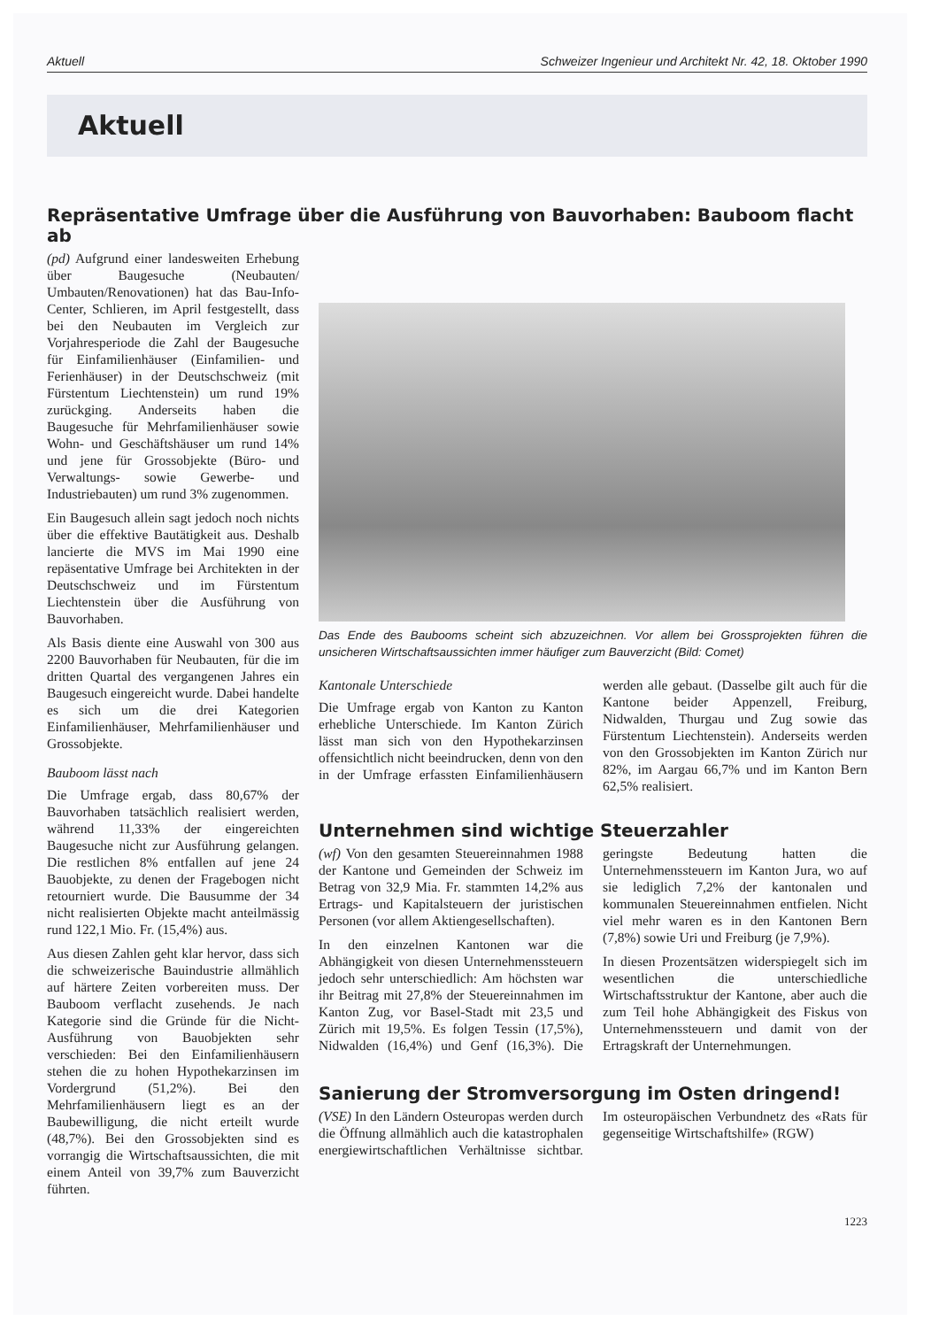Aktuell Schweizer Ingenieur und Architekt Nr. 42, 18. Oktober 1990
Aktuell
Repräsentative Umfrage über die Ausführung von Bauvorhaben: Bauboom flacht ab
(pd) Aufgrund einer landesweiten Erhebung über Baugesuche (Neubauten/ Umbauten/Renovationen) hat das Bau-Info-Center, Schlieren, im April festgestellt, dass bei den Neubauten im Vergleich zur Vorjahresperiode die Zahl der Baugesuche für Einfamilienhäuser (Einfamilien- und Ferienhäuser) in der Deutschschweiz (mit Fürstentum Liechtenstein) um rund 19% zurückging. Anderseits haben die Baugesuche für Mehrfamilienhäuser sowie Wohn- und Geschäftshäuser um rund 14% und jene für Grossobjekte (Büro- und Verwaltungs- sowie Gewerbe- und Industriebauten) um rund 3% zugenommen.
Ein Baugesuch allein sagt jedoch noch nichts über die effektive Bautätigkeit aus. Deshalb lancierte die MVS im Mai 1990 eine repäsentative Umfrage bei Architekten in der Deutschschweiz und im Fürstentum Liechtenstein über die Ausführung von Bauvorhaben.
Als Basis diente eine Auswahl von 300 aus 2200 Bauvorhaben für Neubauten, für die im dritten Quartal des vergangenen Jahres ein Baugesuch eingereicht wurde. Dabei handelte es sich um die drei Kategorien Einfamilienhäuser, Mehrfamilienhäuser und Grossobjekte.
Bauboom lässt nach
Die Umfrage ergab, dass 80,67% der Bauvorhaben tatsächlich realisiert werden, während 11,33% der eingereichten Baugesuche nicht zur Ausführung gelangen. Die restlichen 8% entfallen auf jene 24 Bauobjekte, zu denen der Fragebogen nicht retourniert wurde. Die Bausumme der 34 nicht realisierten Objekte macht anteilmässig rund 122,1 Mio. Fr. (15,4%) aus.
Aus diesen Zahlen geht klar hervor, dass sich die schweizerische Bauindustrie allmählich auf härtere Zeiten vorbereiten muss. Der Bauboom verflacht zusehends. Je nach Kategorie sind die Gründe für die Nicht-Ausführung von Bauobjekten sehr verschieden: Bei den Einfamilienhäusern stehen die zu hohen Hypothekarzinsen im Vordergrund (51,2%). Bei den Mehrfamilienhäusern liegt es an der Baubewilligung, die nicht erteilt wurde (48,7%). Bei den Grossobjekten sind es vorrangig die Wirtschaftsaussichten, die mit einem Anteil von 39,7% zum Bauverzicht führten.
Das Ende des Baubooms scheint sich abzuzeichnen. Vor allem bei Grossprojekten führen die unsicheren Wirtschaftsaussichten immer häufiger zum Bauverzicht (Bild: Comet)
Kantonale Unterschiede
Die Umfrage ergab von Kanton zu Kanton erhebliche Unterschiede. Im Kanton Zürich lässt man sich von den Hypothekarzinsen offensichtlich nicht beeindrucken, denn von den in der Umfrage erfassten Einfamilienhäusern werden alle gebaut. (Dasselbe gilt auch für die Kantone beider Appenzell, Freiburg, Nidwalden, Thurgau und Zug sowie das Fürstentum Liechtenstein). Anderseits werden von den Grossobjekten im Kanton Zürich nur 82%, im Aargau 66,7% und im Kanton Bern 62,5% realisiert.
Unternehmen sind wichtige Steuerzahler
(wf) Von den gesamten Steuereinnahmen 1988 der Kantone und Gemeinden der Schweiz im Betrag von 32,9 Mia. Fr. stammten 14,2% aus Ertrags- und Kapitalsteuern der juristischen Personen (vor allem Aktiengesellschaften).
In den einzelnen Kantonen war die Abhängigkeit von diesen Unternehmenssteuern jedoch sehr unterschiedlich: Am höchsten war ihr Beitrag mit 27,8% der Steuereinnahmen im Kanton Zug, vor Basel-Stadt mit 23,5 und Zürich mit 19,5%. Es folgen Tessin (17,5%), Nidwalden (16,4%) und Genf (16,3%). Die geringste Bedeutung hatten die Unternehmenssteuern im Kanton Jura, wo auf sie lediglich 7,2% der kantonalen und kommunalen Steuereinnahmen entfielen. Nicht viel mehr waren es in den Kantonen Bern (7,8%) sowie Uri und Freiburg (je 7,9%).
In diesen Prozentsätzen widerspiegelt sich im wesentlichen die unterschiedliche Wirtschaftsstruktur der Kantone, aber auch die zum Teil hohe Abhängigkeit des Fiskus von Unternehmenssteuern und damit von der Ertragskraft der Unternehmungen.
Sanierung der Stromversorgung im Osten dringend!
(VSE) In den Ländern Osteuropas werden durch die Öffnung allmählich auch die katastrophalen energiewirtschaftlichen Verhältnisse sichtbar. Im osteuropäischen Verbundnetz des «Rats für gegenseitige Wirtschaftshilfe» (RGW)
1223